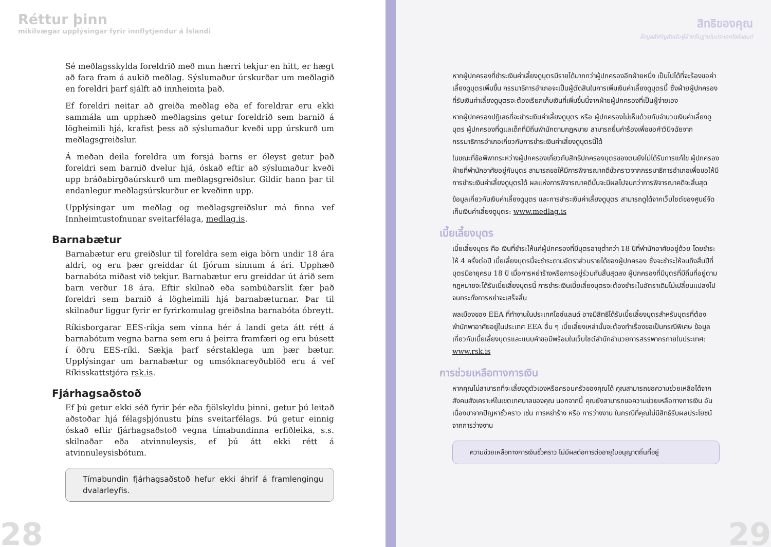Réttur þinn
mikilvægar upplýsingar fyrir innflytjendur á Íslandi
Sé meðlagsskylda foreldrið með mun hærri tekjur en hitt, er hægt að fara fram á aukið meðlag. Sýslumaður úrskurðar um meðlagið en foreldri þarf sjálft að innheimta það.
Ef foreldri neitar að greiða meðlag eða ef foreldrar eru ekki sammála um upphæð meðlagsins getur foreldrið sem barnið á lögheimili hjá, krafist þess að sýslumaður kveði upp úrskurð um meðlagsgreiðslur.
Á meðan deila foreldra um forsjá barns er óleyst getur það foreldri sem barnið dvelur hjá, óskað eftir að sýslumaður kveði upp bráðabirgðaúrskurð um meðlagsgreiðslur. Gildir hann þar til endanlegur meðlagsúrskurður er kveðinn upp.
Upplýsingar um meðlag og meðlagsgreiðslur má finna vef Innheimtustofnunar sveitarfélaga, medlag.is.
Barnabætur
Barnabætur eru greiðslur til foreldra sem eiga börn undir 18 ára aldri, og eru þær greiddar út fjórum sinnum á ári. Upphæð barnabóta miðast við tekjur. Barnabætur eru greiddar út árið sem barn verður 18 ára. Eftir skilnað eða sambúðarslit fær það foreldri sem barnið á lögheimili hjá barnabæturnar. Þar til skilnaður liggur fyrir er fyrirkomulag greiðslna barnabóta óbreytt.
Ríkisborgarar EES-ríkja sem vinna hér á landi geta átt rétt á barnabótum vegna barna sem eru á þeirra framfæri og eru búsett í öðru EES-ríki. Sækja þarf sérstaklega um þær bætur. Upplýsingar um barnabætur og umsóknareyðublöð eru á vef Ríkisskattstjóra rsk.is.
Fjárhagsaðstoð
Ef þú getur ekki séð fyrir þér eða fjölskyldu þinni, getur þú leitað aðstoðar hjá félagsþjónustu þíns sveitarfélags. Þú getur einnig óskað eftir fjárhagsaðstoð vegna tímabundinna erfiðleika, s.s. skilnaðar eða atvinnuleysis, ef þú átt ekki rétt á atvinnuleysisbótum.
Tímabundin fjárhagsaðstoð hefur ekki áhrif á framlengingu dvalarleyfis.
28
สิทธิของคุณ
ข้อมูลสำคัญสำหรับผู้ย้ายถิ่นฐานในประเทศไอซ์แลนด์
หากผู้ปกครองที่ชำระเงินค่าเลี้ยงดูบุตรมีรายได้มากกว่าผู้ปกครองอีกฝ่ายหนึ่ง เป็นไปได้ที่จะร้องขอค่าเลี้ยงดูบุตรเพิ่มขึ้น กรรมาธิการอำเภอจะเป็นผู้ตัดสินในการเพิ่มเงินค่าเลี้ยงดูบุตรนี้ ซึ่งฝ่ายผู้ปกครองที่รับเงินค่าเลี้ยงดูบุตรจะต้องเรียกเก็บเงินที่เพิ่มขึ้นนี้จากฝ่ายผู้ปกครองที่เป็นผู้จ่ายเอง
หากผู้ปกครองปฏิเสธที่จะชำระเงินค่าเลี้ยงดูบุตร หรือ ผู้ปกครองไม่เห็นด้วยกับจำนวนเงินค่าเลี้ยงดูบุตร ผู้ปกครองที่ดูแลเด็กที่มีถิ่นพำนักตามกฎหมาย สามารถยื่นคำร้องเพื่อขอคำวินิจฉัยจากกรรมาธิการอำเภอเกี่ยวกับการชำระเงินค่าเลี้ยงดูบุตรนี้ได้
ในขณะที่ข้อพิพาทระหว่างผู้ปกครองเกี่ยวกับสิทธิปกครองบุตรของตนยังไม่ได้รับการแก้ไข ผู้ปกครองฝ่ายที่พำนักอาศัยอยู่กับบุตร สามารถขอให้มีการพิจารณาคดีชั่วคราวจากกรรมาธิการอำเภอเพื่อขอให้มีการชำระเงินค่าเลี้ยงดูบุตรได้ ผลแห่งการพิจารณาคดีนั้นจะมีผลไปจนกว่าการพิจารณาคดีจะสิ้นสุด
ข้อมูลเกี่ยวกับเงินค่าเลี้ยงดูบุตร และการชำระเงินค่าเลี้ยงดูบุตร สามารถดูได้จากเว็บไซต์ของศูนย์จัดเก็บเงินค่าเลี้ยงดูบุตร: www.medlag.is
เบี้ยเลี้ยงบุตร
เบี้ยเลี้ยงบุตร คือ เงินที่ชำระให้แก่ผู้ปกครองที่มีบุตรอายุต่ำกว่า 18 ปีที่พำนักอาศัยอยู่ด้วย โดยชำระให้ 4 ครั้งต่อปี เบี้ยเลี้ยงบุตรนี้จะชำระตามอัตราส่วนรายได้ของผู้ปกครอง ซึ่งจะชำระให้จนถึงสิ้นปีที่บุตรมีอายุครบ 18 ปี เมื่อการหย่าร้างหรือการอยู่ร่วมกันสิ้นสุดลง ผู้ปกครองที่มีบุตรที่มีถิ่นที่อยู่ตามกฎหมายจะได้รับเบี้ยเลี้ยงบุตรนี้ การชำระเงินเบี้ยเลี้ยงบุตรจะต้องชำระในอัตราเดิมไม่เปลี่ยนแปลงไปจนกระทั่งการหย่าจะเสร็จสิ้น
พลเมืองของ EEA ที่ทำงานในประเทศไอซ์แลนด์ อาจมีสิทธิได้รับเบี้ยเลี้ยงบุตรสำหรับบุตรที่ต้องพำนักพาอาศัยอยู่ในประเทศ EEA อื่น ๆ เบี้ยเลี้ยงเหล่านั้นจะต้องทำเรื่องขอเป็นกรณีพิเศษ ข้อมูลเกี่ยวกับเบี้ยเลี้ยงบุตรและแบบคำขอมีพร้อมในเว็บไซต์สำนักอำนวยการสรรพากรภายในประเทศ: www.rsk.is
การช่วยเหลือทางการเงิน
หากคุณไม่สามารถที่จะเลี้ยงดูตัวเองหรือครอบครัวของคุณได้ คุณสามารถขอความช่วยเหลือได้จากสังคมสังเคราะห์ในเขตเทศบาลของคุณ นอกจากนี้ คุณยังสามารถขอความช่วยเหลือทางการเงิน อันเนื่องมาจากปัญหาชั่วคราว เช่น การหย่าร้าง หรือ การว่างงาน ในกรณีที่คุณไม่มีสิทธิรับผลประโยชน์จากการว่างงาน
ความช่วยเหลือทางการเงินชั่วคราว ไม่มีผลต่อการต่ออายุใบอนุญาตถิ่นที่อยู่
29